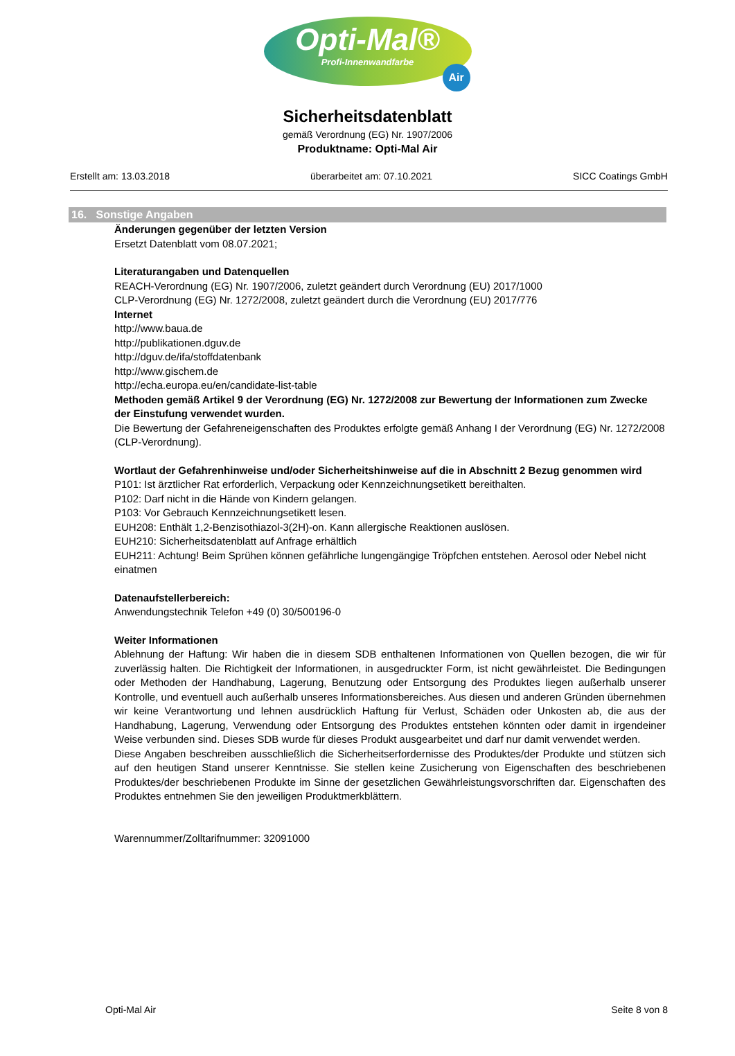Opti-Mal®
Profi-Innenwandfarbe
Air
Sicherheitsdatenblatt
gemäß Verordnung (EG) Nr. 1907/2006
Produktname: Opti-Mal Air
Erstellt am: 13.03.2018 überarbeitet am: 07.10.2021 SICC Coatings GmbH
16. Sonstige Angaben
Änderungen gegenüber der letzten Version
Ersetzt Datenblatt vom 08.07.2021;
Literaturangaben und Datenquellen
REACH-Verordnung (EG) Nr. 1907/2006, zuletzt geändert durch Verordnung (EU) 2017/1000
CLP-Verordnung (EG) Nr. 1272/2008, zuletzt geändert durch die Verordnung (EU) 2017/776
Internet
http://www.baua.de
http://publikationen.dguv.de
http://dguv.de/ifa/stoffdatenbank
http://www.gischem.de
http://echa.europa.eu/en/candidate-list-table
Methoden gemäß Artikel 9 der Verordnung (EG) Nr. 1272/2008 zur Bewertung der Informationen zum Zwecke der Einstufung verwendet wurden.
Die Bewertung der Gefahreneigenschaften des Produktes erfolgte gemäß Anhang I der Verordnung (EG) Nr. 1272/2008 (CLP-Verordnung).
Wortlaut der Gefahrenhinweise und/oder Sicherheitshinweise auf die in Abschnitt 2 Bezug genommen wird
P101: Ist ärztlicher Rat erforderlich, Verpackung oder Kennzeichnungsetikett bereithalten.
P102: Darf nicht in die Hände von Kindern gelangen.
P103: Vor Gebrauch Kennzeichnungsetikett lesen.
EUH208: Enthält 1,2-Benzisothiazol-3(2H)-on. Kann allergische Reaktionen auslösen.
EUH210: Sicherheitsdatenblatt auf Anfrage erhältlich
EUH211: Achtung! Beim Sprühen können gefährliche lungengängige Tröpfchen entstehen. Aerosol oder Nebel nicht einatmen
Datenaufstellerbereich:
Anwendungstechnik Telefon +49 (0) 30/500196-0
Weiter Informationen
Ablehnung der Haftung: Wir haben die in diesem SDB enthaltenen Informationen von Quellen bezogen, die wir für zuverlässig halten. Die Richtigkeit der Informationen, in ausgedruckter Form, ist nicht gewährleistet. Die Bedingungen oder Methoden der Handhabung, Lagerung, Benutzung oder Entsorgung des Produktes liegen außerhalb unserer Kontrolle, und eventuell auch außerhalb unseres Informationsbereiches. Aus diesen und anderen Gründen übernehmen wir keine Verantwortung und lehnen ausdrücklich Haftung für Verlust, Schäden oder Unkosten ab, die aus der Handhabung, Lagerung, Verwendung oder Entsorgung des Produktes entstehen könnten oder damit in irgendeiner Weise verbunden sind. Dieses SDB wurde für dieses Produkt ausgearbeitet und darf nur damit verwendet werden.
Diese Angaben beschreiben ausschließlich die Sicherheitserfordernisse des Produktes/der Produkte und stützen sich auf den heutigen Stand unserer Kenntnisse. Sie stellen keine Zusicherung von Eigenschaften des beschriebenen Produktes/der beschriebenen Produkte im Sinne der gesetzlichen Gewährleistungsvorschriften dar. Eigenschaften des Produktes entnehmen Sie den jeweiligen Produktmerkblättern.
Warennummer/Zolltarifnummer: 32091000
Opti-Mal Air Seite 8 von 8